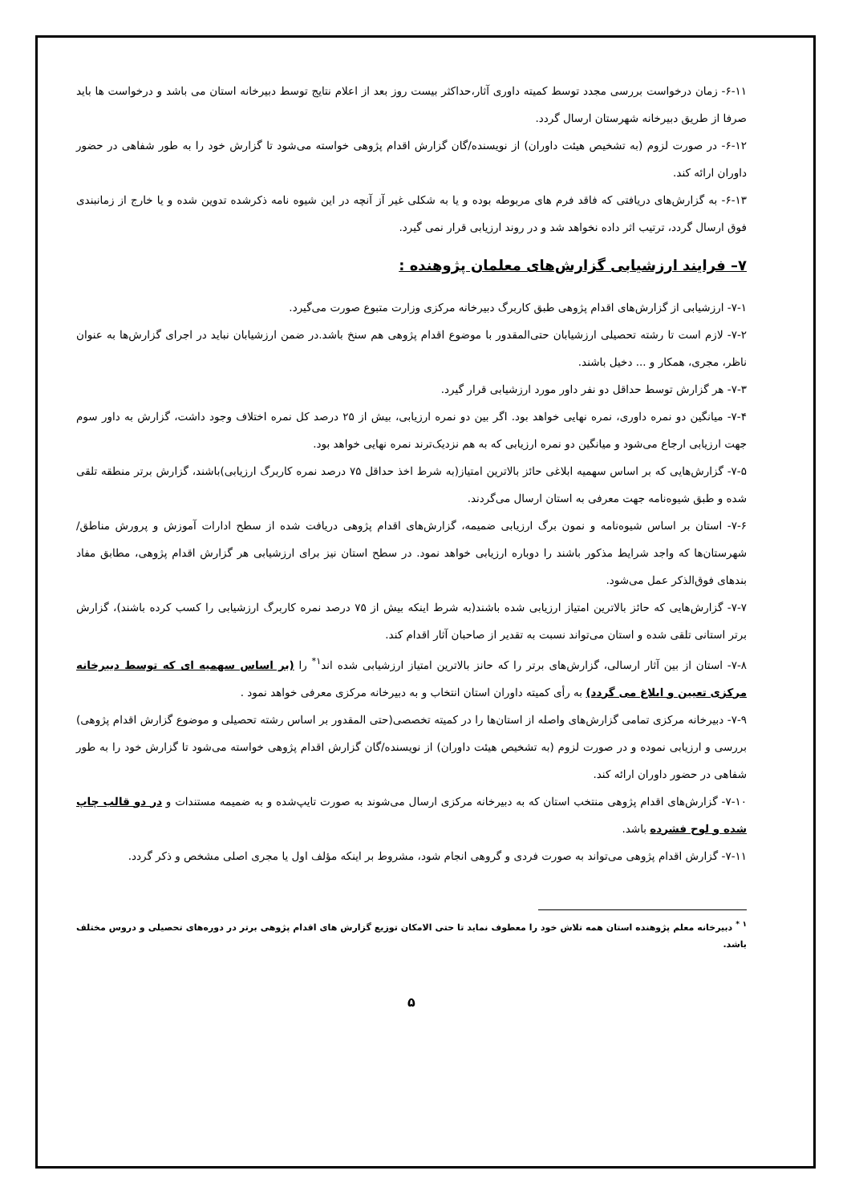۶-۱۱- زمان درخواست بررسی مجدد توسط کمیته داوری آثار،حداکثر بیست روز بعد از اعلام نتایج توسط دبیرخانه استان می باشد و درخواست ها باید صرفا از طریق دبیرخانه شهرستان ارسال گردد.
۶-۱۲- در صورت لزوم (به تشخیص هیئت داوران) از نویسنده/گان گزارش اقدام پژوهی خواسته می‌شود تا گزارش خود را به طور شفاهی در حضور داوران ارائه کند.
۶-۱۳- به گزارش‌های دریافتی که فاقد فرم های مربوطه بوده و یا به شکلی غیر آز آنچه در این شیوه نامه ذکرشده تدوین شده و یا خارج از زمانبندی فوق ارسال گردد، ترتیب اثر داده نخواهد شد و در روند ارزیابی قرار نمی گیرد.
۷– فرایند ارزشیابی گزارش‌های معلمان پژوهنده :
۷-۱- ارزشیابی از گزارش‌های اقدام پژوهی طبق کاربرگ دبیرخانه مرکزی وزارت متبوع صورت می‌گیرد.
۷-۲- لازم است تا رشته تحصیلی ارزشیابان حتی‌المقدور با موضوع اقدام پژوهی هم سنخ باشد.در ضمن ارزشیابان نباید در اجرای گزارش‌ها به عنوان ناظر، مجری، همکار و ... دخیل باشند.
۷-۳- هر گزارش توسط حداقل دو نفر داور مورد ارزشیابی قرار گیرد.
۷-۴- میانگین دو نمره داوری، نمره نهایی خواهد بود. اگر بین دو نمره ارزیابی، بیش از ۲۵ درصد کل نمره اختلاف وجود داشت، گزارش به داور سوم جهت ارزیابی ارجاع می‌شود و میانگین دو نمره ارزیابی که به هم نزدیک‌ترند نمره نهایی خواهد بود.
۷-۵- گزارش‌هایی که بر اساس سهمیه ابلاغی حائز بالاترین امتیاز(به شرط اخذ حداقل ۷۵ درصد نمره کاربرگ ارزیابی)باشند، گزارش برتر منطقه تلقی شده و طبق شیوه‌نامه جهت معرفی به استان ارسال می‌گردند.
۷-۶- استان بر اساس شیوه‌نامه و نمون برگ ارزیابی ضمیمه، گزارش‌های اقدام پژوهی دریافت شده از سطح ادارات آموزش و پرورش مناطق/ شهرستان‌ها که واجد شرایط مذکور باشند را دوباره ارزیابی خواهد نمود. در سطح استان نیز برای ارزشیابی هر گزارش اقدام پژوهی، مطابق مفاد بندهای فوق‌الذکر عمل می‌شود.
۷-۷- گزارش‌هایی که حائز بالاترین امتیاز ارزیابی شده باشند(به شرط اینکه بیش از ۷۵ درصد نمره کاربرگ ارزشیابی را کسب کرده باشند)، گزارش برتر استانی تلقی شده و استان می‌تواند نسبت به تقدیر از صاحبان آثار اقدام کند.
۷-۸- استان از بین آثار ارسالی، گزارش‌های برتر را که حانز بالاترین امتیاز ارزشیابی شده اند<sup>۱*</sup> را (بر اساس سهمیه ای که توسط دبیرخانه مرکزی تعیین و ابلاغ می گردد) به رأی کمیته داوران استان انتخاب و به دبیرخانه مرکزی معرفی خواهد نمود .
۷-۹- دبیرخانه مرکزی تمامی گزارش‌های واصله از استان‌ها را در کمیته تخصصی(حتی المقدور بر اساس رشته تحصیلی و موضوع گزارش اقدام پژوهی) بررسی و ارزیابی نموده و در صورت لزوم (به تشخیص هیئت داوران) از نویسنده/گان گزارش اقدام پژوهی خواسته می‌شود تا گزارش خود را به طور شفاهی در حضور داوران ارائه کند.
۷-۱۰- گزارش‌های اقدام پژوهی منتخب استان که به دبیرخانه مرکزی ارسال می‌شوند به صورت تایپ‌شده و به ضمیمه مستندات و در دو قالب چاپ شده و لوح فشرده باشد.
۷-۱۱- گزارش اقدام پژوهی می‌تواند به صورت فردی و گروهی انجام شود، مشروط بر اینکه مؤلف اول یا مجری اصلی مشخص و ذکر گردد.
<sup>۱ *</sup> دبیرخانه معلم پژوهنده استان همه تلاش خود را معطوف نماید تا حتی الامکان توزیع گزارش های اقدام پژوهی برتر در دوره‌های تحصیلی و دروس مختلف باشد.
۵